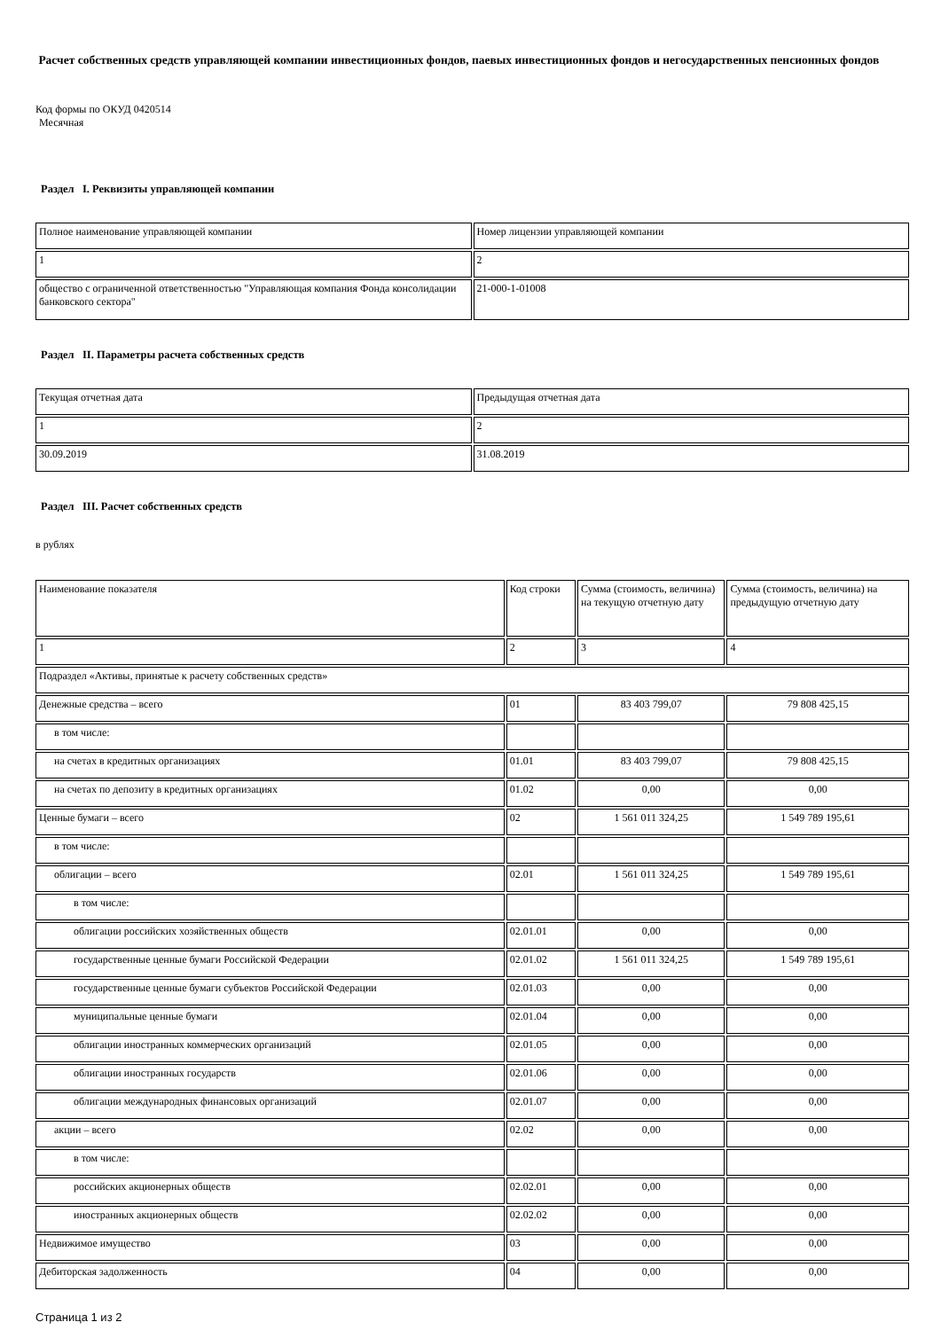Расчет собственных средств управляющей компании инвестиционных фондов, паевых инвестиционных фондов и негосударственных пенсионных фондов
Код формы по ОКУД 0420514
Месячная
Раздел I. Реквизиты управляющей компании
| Полное наименование управляющей компании | Номер лицензии управляющей компании |
| --- | --- |
| 1 | 2 |
| общество с ограниченной ответственностью "Управляющая компания Фонда консолидации банковского сектора" | 21-000-1-01008 |
Раздел II. Параметры расчета собственных средств
| Текущая отчетная дата | Предыдущая отчетная дата |
| --- | --- |
| 1 | 2 |
| 30.09.2019 | 31.08.2019 |
Раздел III. Расчет собственных средств
в рублях
| Наименование показателя | Код строки | Сумма (стоимость, величина) на текущую отчетную дату | Сумма (стоимость, величина) на предыдущую отчетную дату |
| --- | --- | --- | --- |
| 1 | 2 | 3 | 4 |
| Подраздел «Активы, принятые к расчету собственных средств» | | | |
| Денежные средства – всего | 01 | 83 403 799,07 | 79 808 425,15 |
| в том числе: | | | |
| на счетах в кредитных организациях | 01.01 | 83 403 799,07 | 79 808 425,15 |
| на счетах по депозиту в кредитных организациях | 01.02 | 0,00 | 0,00 |
| Ценные бумаги – всего | 02 | 1 561 011 324,25 | 1 549 789 195,61 |
| в том числе: | | | |
| облигации – всего | 02.01 | 1 561 011 324,25 | 1 549 789 195,61 |
| в том числе: | | | |
| облигации российских хозяйственных обществ | 02.01.01 | 0,00 | 0,00 |
| государственные ценные бумаги Российской Федерации | 02.01.02 | 1 561 011 324,25 | 1 549 789 195,61 |
| государственные ценные бумаги субъектов Российской Федерации | 02.01.03 | 0,00 | 0,00 |
| муниципальные ценные бумаги | 02.01.04 | 0,00 | 0,00 |
| облигации иностранных коммерческих организаций | 02.01.05 | 0,00 | 0,00 |
| облигации иностранных государств | 02.01.06 | 0,00 | 0,00 |
| облигации международных финансовых организаций | 02.01.07 | 0,00 | 0,00 |
| акции – всего | 02.02 | 0,00 | 0,00 |
| в том числе: | | | |
| российских акционерных обществ | 02.02.01 | 0,00 | 0,00 |
| иностранных акционерных обществ | 02.02.02 | 0,00 | 0,00 |
| Недвижимое имущество | 03 | 0,00 | 0,00 |
| Дебиторская задолженность | 04 | 0,00 | 0,00 |
Страница 1 из 2